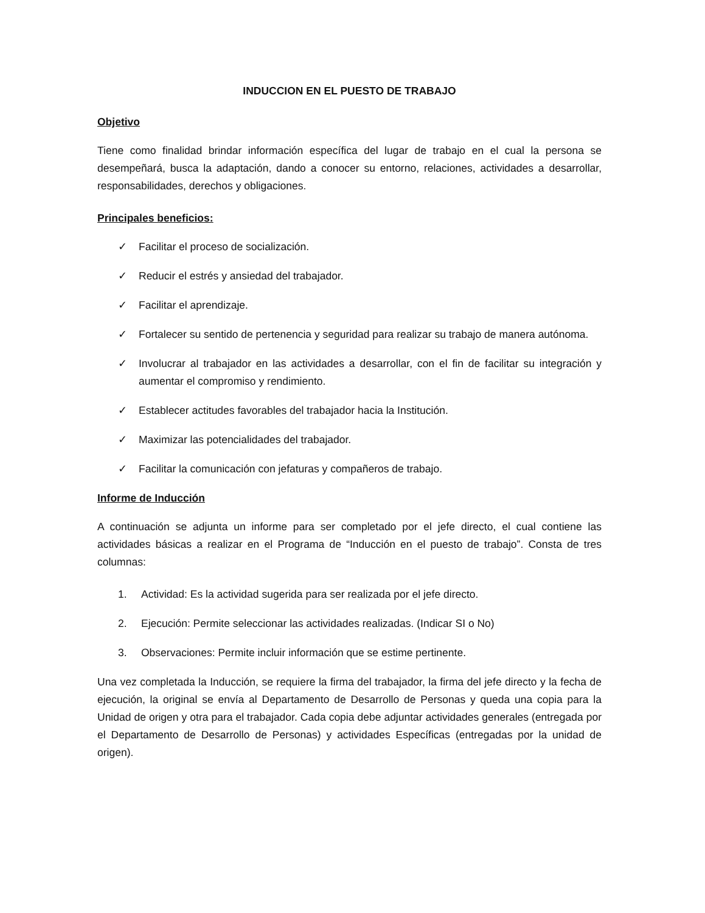INDUCCION EN EL PUESTO DE TRABAJO
Objetivo
Tiene como finalidad brindar información específica del lugar de trabajo en el cual la persona se desempeñará, busca la adaptación, dando a conocer su entorno, relaciones, actividades a desarrollar, responsabilidades, derechos y obligaciones.
Principales beneficios:
✓ Facilitar el proceso de socialización.
✓ Reducir el estrés y ansiedad del trabajador.
✓ Facilitar el aprendizaje.
✓ Fortalecer su sentido de pertenencia y seguridad para realizar su trabajo de manera autónoma.
✓ Involucrar al trabajador en las actividades a desarrollar, con el fin de facilitar su integración y aumentar el compromiso y rendimiento.
✓ Establecer actitudes favorables del trabajador hacia la Institución.
✓ Maximizar las potencialidades del trabajador.
✓ Facilitar la comunicación con jefaturas y compañeros de trabajo.
Informe de Inducción
A continuación se adjunta un informe para ser completado por el jefe directo, el cual contiene las actividades básicas a realizar en el Programa de “Inducción en el puesto de trabajo”. Consta de tres columnas:
1. Actividad: Es la actividad sugerida para ser realizada por el jefe directo.
2. Ejecución: Permite seleccionar las actividades realizadas. (Indicar SI o No)
3. Observaciones: Permite incluir información que se estime pertinente.
Una vez completada la Inducción, se requiere la firma del trabajador, la firma del jefe directo y la fecha de ejecución, la original se envía al Departamento de Desarrollo de Personas y queda una copia para la Unidad de origen y otra para el trabajador. Cada copia debe adjuntar actividades generales (entregada por el Departamento de Desarrollo de Personas) y actividades Específicas (entregadas por la unidad de origen).